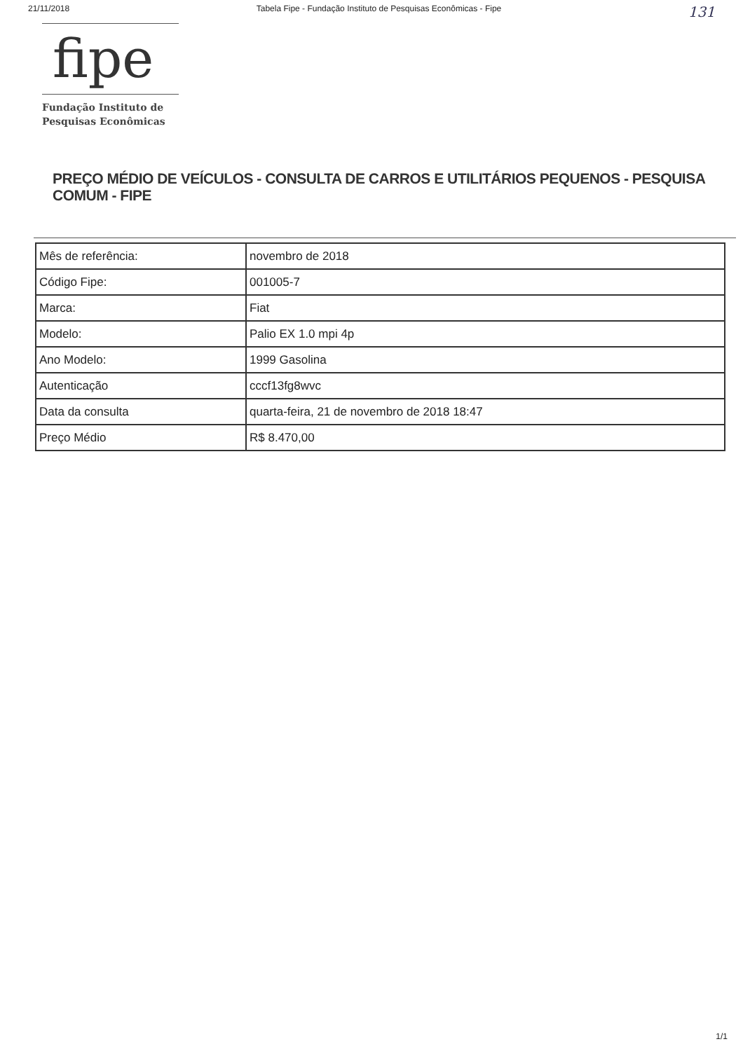21/11/2018 Tabela Fipe - Fundação Instituto de Pesquisas Econômicas - Fipe 131
fipe
Fundação Instituto de
Pesquisas Econômicas
PREÇO MÉDIO DE VEÍCULOS - CONSULTA DE CARROS E UTILITÁRIOS PEQUENOS - PESQUISA COMUM - FIPE
| Mês de referência: | novembro de 2018 |
| Código Fipe: | 001005-7 |
| Marca: | Fiat |
| Modelo: | Palio EX 1.0 mpi 4p |
| Ano Modelo: | 1999 Gasolina |
| Autenticação | cccf13fg8wvc |
| Data da consulta | quarta-feira, 21 de novembro de 2018 18:47 |
| Preço Médio | R$ 8.470,00 |
1/1